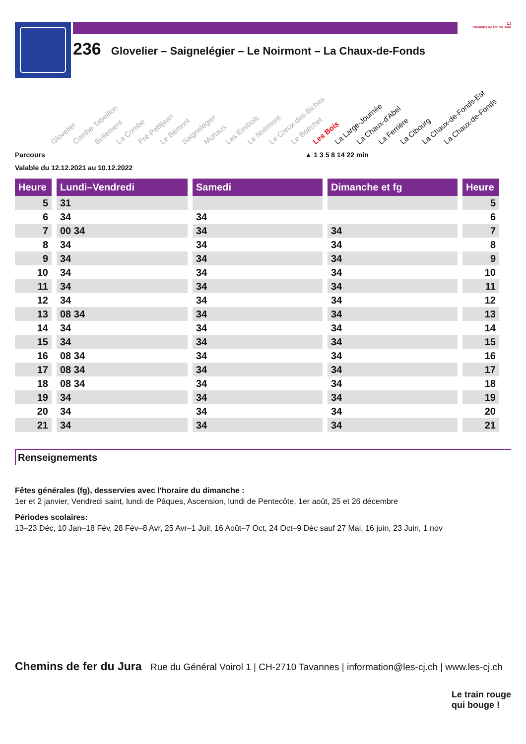236 Glovelier – Saignelégier – Le Noirmont – La Chaux-de-Fonds
CJ
Chemins de fer du Jura
Glovelier Combe-Tabeillon Bollement La Combe Pré-Petitjean Le Bémont Saignelégier Muriaux Les Emibois Le Noirmont Le Creux-des-Biches Le Boéchet Les Bois La Large-Journée La Chaux-d'Abel La Ferrière La Cibourg La Chaux-de-Fonds-Est La Chaux-de-Fonds
Parcours ▲ 1 3 5 8 14 22 min
Valable du 12.12.2021 au 10.12.2022
| Heure | | Lundi–Vendredi | | Samedi | | Dimanche et fg | | Heure |
| --- | --- | --- | --- | --- | --- | --- | --- | --- |
| 5 | | 31 | | | | | | 5 |
| 6 | | 34 | | 34 | | | | 6 |
| 7 | | 00 34 | | 34 | | 34 | | 7 |
| 8 | | 34 | | 34 | | 34 | | 8 |
| 9 | | 34 | | 34 | | 34 | | 9 |
| 10 | | 34 | | 34 | | 34 | | 10 |
| 11 | | 34 | | 34 | | 34 | | 11 |
| 12 | | 34 | | 34 | | 34 | | 12 |
| 13 | | 08 34 | | 34 | | 34 | | 13 |
| 14 | | 34 | | 34 | | 34 | | 14 |
| 15 | | 34 | | 34 | | 34 | | 15 |
| 16 | | 08 34 | | 34 | | 34 | | 16 |
| 17 | | 08 34 | | 34 | | 34 | | 17 |
| 18 | | 08 34 | | 34 | | 34 | | 18 |
| 19 | | 34 | | 34 | | 34 | | 19 |
| 20 | | 34 | | 34 | | 34 | | 20 |
| 21 | | 34 | | 34 | | 34 | | 21 |
Renseignements
Fêtes générales (fg), desservies avec l'horaire du dimanche :
1er et 2 janvier, Vendredi saint, lundi de Pâques, Ascension, lundi de Pentecôte, 1er août, 25 et 26 décembre
Périodes scolaires:
13–23 Déc, 10 Jan–18 Fév, 28 Fév–8 Avr, 25 Avr–1 Juil, 16 Août–7 Oct, 24 Oct–9 Déc sauf 27 Mai, 16 juin, 23 Juin, 1 nov
Chemins de fer du Jura Rue du Général Voirol 1 | CH-2710 Tavannes | information@les-cj.ch | www.les-cj.ch
Le train rouge
qui bouge !